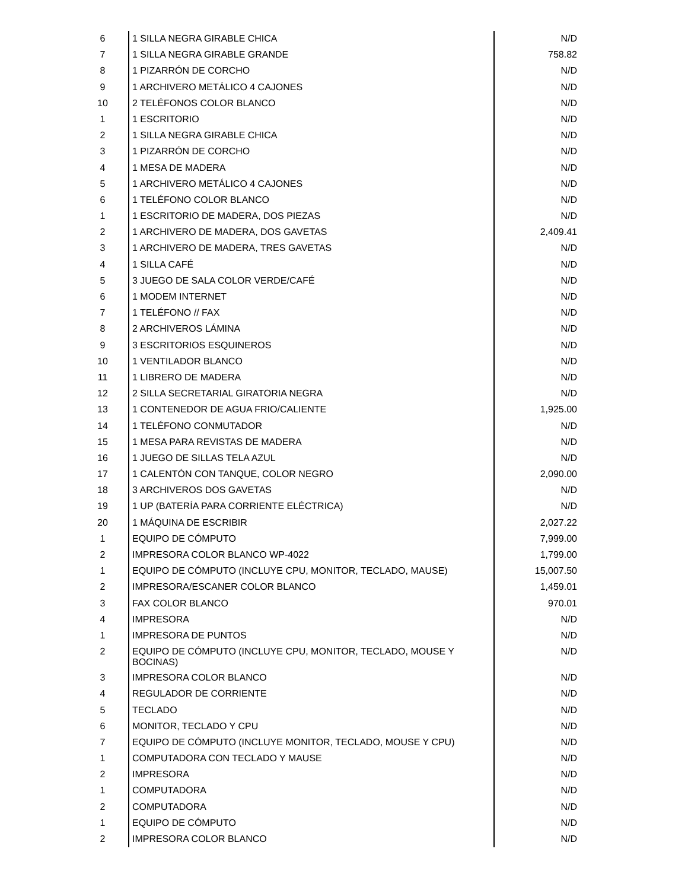| 6 | 1 SILLA NEGRA GIRABLE CHICA | N/D |
| 7 | 1 SILLA NEGRA GIRABLE GRANDE | 758.82 |
| 8 | 1 PIZARRÓN DE CORCHO | N/D |
| 9 | 1 ARCHIVERO METÁLICO 4 CAJONES | N/D |
| 10 | 2 TELÉFONOS COLOR BLANCO | N/D |
| 1 | 1 ESCRITORIO | N/D |
| 2 | 1 SILLA NEGRA GIRABLE CHICA | N/D |
| 3 | 1 PIZARRÓN DE CORCHO | N/D |
| 4 | 1 MESA DE MADERA | N/D |
| 5 | 1 ARCHIVERO METÁLICO 4 CAJONES | N/D |
| 6 | 1 TELÉFONO COLOR BLANCO | N/D |
| 1 | 1 ESCRITORIO DE MADERA, DOS PIEZAS | N/D |
| 2 | 1 ARCHIVERO DE MADERA, DOS GAVETAS | 2,409.41 |
| 3 | 1 ARCHIVERO DE MADERA, TRES GAVETAS | N/D |
| 4 | 1 SILLA CAFÉ | N/D |
| 5 | 3 JUEGO DE SALA COLOR VERDE/CAFÉ | N/D |
| 6 | 1 MODEM INTERNET | N/D |
| 7 | 1 TELÉFONO // FAX | N/D |
| 8 | 2 ARCHIVEROS LÁMINA | N/D |
| 9 | 3 ESCRITORIOS ESQUINEROS | N/D |
| 10 | 1 VENTILADOR BLANCO | N/D |
| 11 | 1 LIBRERO DE MADERA | N/D |
| 12 | 2 SILLA SECRETARIAL GIRATORIA NEGRA | N/D |
| 13 | 1 CONTENEDOR DE AGUA FRIO/CALIENTE | 1,925.00 |
| 14 | 1 TELÉFONO CONMUTADOR | N/D |
| 15 | 1 MESA PARA REVISTAS DE MADERA | N/D |
| 16 | 1 JUEGO DE SILLAS TELA AZUL | N/D |
| 17 | 1 CALENTÓN CON TANQUE, COLOR NEGRO | 2,090.00 |
| 18 | 3 ARCHIVEROS DOS GAVETAS | N/D |
| 19 | 1 UP (BATERÍA PARA CORRIENTE ELÉCTRICA) | N/D |
| 20 | 1 MÁQUINA DE ESCRIBIR | 2,027.22 |
| 1 | EQUIPO DE CÓMPUTO | 7,999.00 |
| 2 | IMPRESORA COLOR BLANCO WP-4022 | 1,799.00 |
| 1 | EQUIPO DE CÓMPUTO (INCLUYE CPU, MONITOR, TECLADO, MAUSE) | 15,007.50 |
| 2 | IMPRESORA/ESCANER COLOR BLANCO | 1,459.01 |
| 3 | FAX COLOR BLANCO | 970.01 |
| 4 | IMPRESORA | N/D |
| 1 | IMPRESORA DE PUNTOS | N/D |
| 2 | EQUIPO DE CÓMPUTO (INCLUYE CPU, MONITOR, TECLADO, MOUSE Y BOCINAS) | N/D |
| 3 | IMPRESORA COLOR BLANCO | N/D |
| 4 | REGULADOR DE CORRIENTE | N/D |
| 5 | TECLADO | N/D |
| 6 | MONITOR, TECLADO Y CPU | N/D |
| 7 | EQUIPO DE CÓMPUTO (INCLUYE MONITOR, TECLADO, MOUSE Y CPU) | N/D |
| 1 | COMPUTADORA CON TECLADO Y MAUSE | N/D |
| 2 | IMPRESORA | N/D |
| 1 | COMPUTADORA | N/D |
| 2 | COMPUTADORA | N/D |
| 1 | EQUIPO DE CÓMPUTO | N/D |
| 2 | IMPRESORA COLOR BLANCO | N/D |